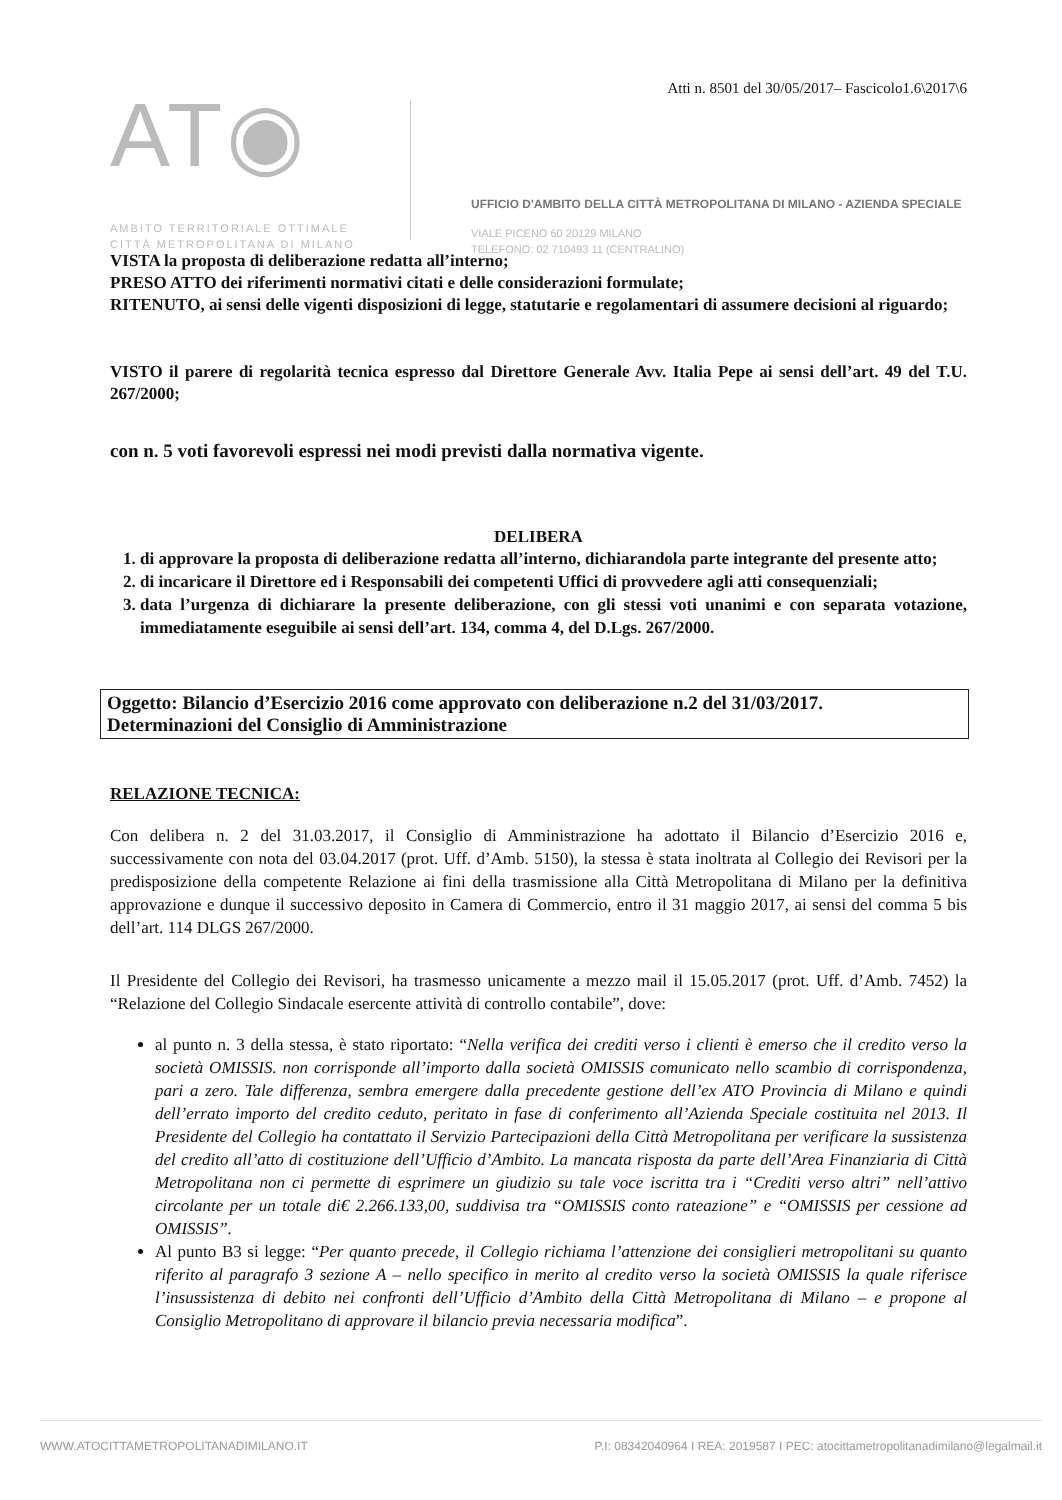AT◉
AMBITO TERRITORIALE OTTIMALE
CITTÀ METROPOLITANA DI MILANO
Atti n. 8501 del 30/05/2017– Fascicolo1.6\2017\6
UFFICIO D'AMBITO DELLA CITTÀ METROPOLITANA DI MILANO - AZIENDA SPECIALE
VIALE PICENO 60 20129 MILANO
TELEFONO: 02 710493 11 (CENTRALINO)
VISTA la proposta di deliberazione redatta all’interno;
PRESO ATTO dei riferimenti normativi citati e delle considerazioni formulate;
RITENUTO, ai sensi delle vigenti disposizioni di legge, statutarie e regolamentari di assumere decisioni al riguardo;
VISTO il parere di regolarità tecnica espresso dal Direttore Generale Avv. Italia Pepe ai sensi dell’art. 49 del T.U. 267/2000;
con n. 5 voti favorevoli espressi nei modi previsti dalla normativa vigente.
DELIBERA
1. di approvare la proposta di deliberazione redatta all’interno, dichiarandola parte integrante del presente atto;
2. di incaricare il Direttore ed i Responsabili dei competenti Uffici di provvedere agli atti consequenziali;
3. data l’urgenza di dichiarare la presente deliberazione, con gli stessi voti unanimi e con separata votazione, immediatamente eseguibile ai sensi dell’art. 134, comma 4, del D.Lgs. 267/2000.
Oggetto: Bilancio d’Esercizio 2016 come approvato con deliberazione n.2 del 31/03/2017.
Determinazioni del Consiglio di Amministrazione
RELAZIONE TECNICA:
Con delibera n. 2 del 31.03.2017, il Consiglio di Amministrazione ha adottato il Bilancio d’Esercizio 2016 e, successivamente con nota del 03.04.2017 (prot. Uff. d’Amb. 5150), la stessa è stata inoltrata al Collegio dei Revisori per la predisposizione della competente Relazione ai fini della trasmissione alla Città Metropolitana di Milano per la definitiva approvazione e dunque il successivo deposito in Camera di Commercio, entro il 31 maggio 2017, ai sensi del comma 5 bis dell’art. 114 DLGS 267/2000.
Il Presidente del Collegio dei Revisori, ha trasmesso unicamente a mezzo mail il 15.05.2017 (prot. Uff. d’Amb. 7452) la “Relazione del Collegio Sindacale esercente attività di controllo contabile”, dove:
al punto n. 3 della stessa, è stato riportato: “Nella verifica dei crediti verso i clienti è emerso che il credito verso la società OMISSIS. non corrisponde all’importo dalla società OMISSIS comunicato nello scambio di corrispondenza, pari a zero. Tale differenza, sembra emergere dalla precedente gestione dell’ex ATO Provincia di Milano e quindi dell’errato importo del credito ceduto, peritato in fase di conferimento all’Azienda Speciale costituita nel 2013. Il Presidente del Collegio ha contattato il Servizio Partecipazioni della Città Metropolitana per verificare la sussistenza del credito all’atto di costituzione dell’Ufficio d’Ambito. La mancata risposta da parte dell’Area Finanziaria di Città Metropolitana non ci permette di esprimere un giudizio su tale voce iscritta tra i “Crediti verso altri” nell’attivo circolante per un totale di€ 2.266.133,00, suddivisa tra “OMISSIS conto rateazione” e “OMISSIS per cessione ad OMISSIS”.
Al punto B3 si legge: “Per quanto precede, il Collegio richiama l’attenzione dei consiglieri metropolitani su quanto riferito al paragrafo 3 sezione A – nello specifico in merito al credito verso la società OMISSIS la quale riferisce l’insussistenza di debito nei confronti dell’Ufficio d’Ambito della Città Metropolitana di Milano – e propone al Consiglio Metropolitano di approvare il bilancio previa necessaria modifica”.
WWW.ATOCITTAMETROPOLITANADIMILANO.IT P.I: 08342040964 I REA: 2019587 I PEC: atocittametropolitanadimilano@legalmail.it